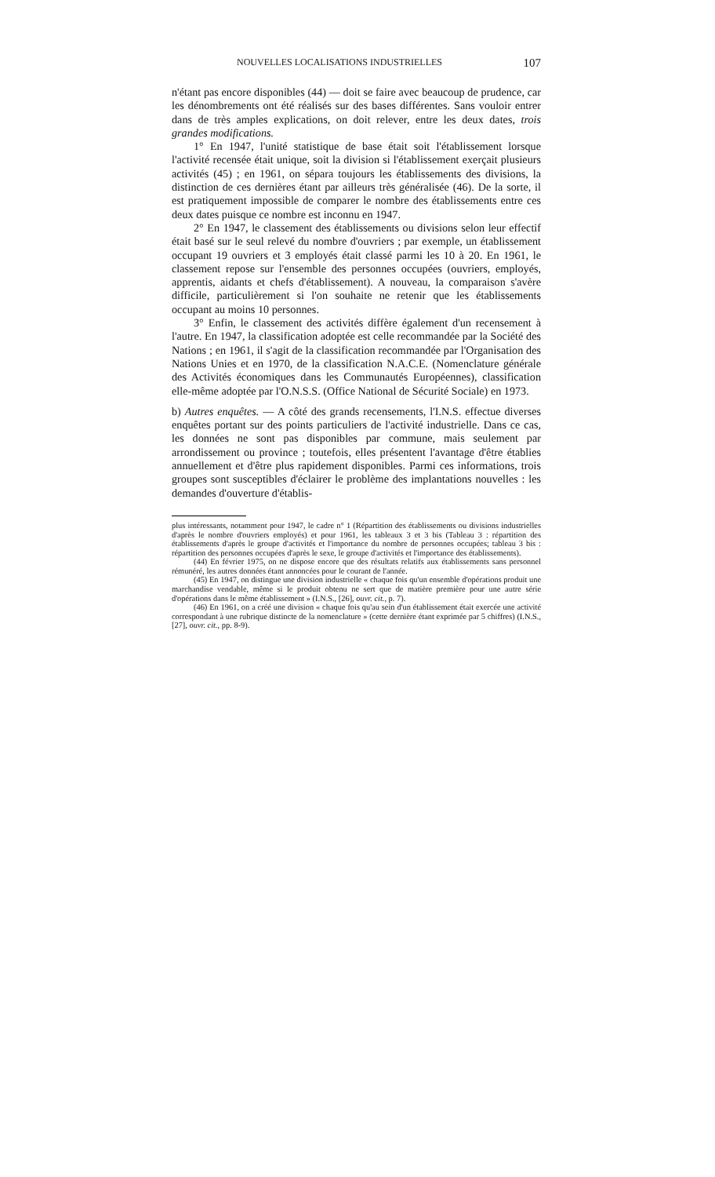NOUVELLES LOCALISATIONS INDUSTRIELLES 107
n'étant pas encore disponibles (44) — doit se faire avec beaucoup de prudence, car les dénombrements ont été réalisés sur des bases différentes. Sans vouloir entrer dans de très amples explications, on doit relever, entre les deux dates, trois grandes modifications.
1° En 1947, l'unité statistique de base était soit l'établissement lorsque l'activité recensée était unique, soit la division si l'établissement exerçait plusieurs activités (45) ; en 1961, on sépara toujours les établissements des divisions, la distinction de ces dernières étant par ailleurs très généralisée (46). De la sorte, il est pratiquement impossible de comparer le nombre des établissements entre ces deux dates puisque ce nombre est inconnu en 1947.
2° En 1947, le classement des établissements ou divisions selon leur effectif était basé sur le seul relevé du nombre d'ouvriers ; par exemple, un établissement occupant 19 ouvriers et 3 employés était classé parmi les 10 à 20. En 1961, le classement repose sur l'ensemble des personnes occupées (ouvriers, employés, apprentis, aidants et chefs d'établissement). A nouveau, la comparaison s'avère difficile, particulièrement si l'on souhaite ne retenir que les établissements occupant au moins 10 personnes.
3° Enfin, le classement des activités diffère également d'un recensement à l'autre. En 1947, la classification adoptée est celle recommandée par la Société des Nations ; en 1961, il s'agit de la classification recommandée par l'Organisation des Nations Unies et en 1970, de la classification N.A.C.E. (Nomenclature générale des Activités économiques dans les Communautés Européennes), classification elle-même adoptée par l'O.N.S.S. (Office National de Sécurité Sociale) en 1973.
b) Autres enquêtes. — A côté des grands recensements, l'I.N.S. effectue diverses enquêtes portant sur des points particuliers de l'activité industrielle. Dans ce cas, les données ne sont pas disponibles par commune, mais seulement par arrondissement ou province ; toutefois, elles présentent l'avantage d'être établies annuellement et d'être plus rapidement disponibles. Parmi ces informations, trois groupes sont susceptibles d'éclairer le problème des implantations nouvelles : les demandes d'ouverture d'établis-
plus intéressants, notamment pour 1947, le cadre n° 1 (Répartition des établissements ou divisions industrielles d'après le nombre d'ouvriers employés) et pour 1961, les tableaux 3 et 3 bis (Tableau 3 : répartition des établissements d'après le groupe d'activités et l'importance du nombre de personnes occupées; tableau 3 bis : répartition des personnes occupées d'après le sexe, le groupe d'activités et l'importance des établissements).
(44) En février 1975, on ne dispose encore que des résultats relatifs aux établissements sans personnel rémunéré, les autres données étant annoncées pour le courant de l'année.
(45) En 1947, on distingue une division industrielle « chaque fois qu'un ensemble d'opérations produit une marchandise vendable, même si le produit obtenu ne sert que de matière première pour une autre série d'opérations dans le même établissement » (I.N.S., [26], ouvr. cit., p. 7).
(46) En 1961, on a créé une division « chaque fois qu'au sein d'un établissement était exercée une activité correspondant à une rubrique distincte de la nomenclature » (cette dernière étant exprimée par 5 chiffres) (I.N.S., [27], ouvr. cit., pp. 8-9).